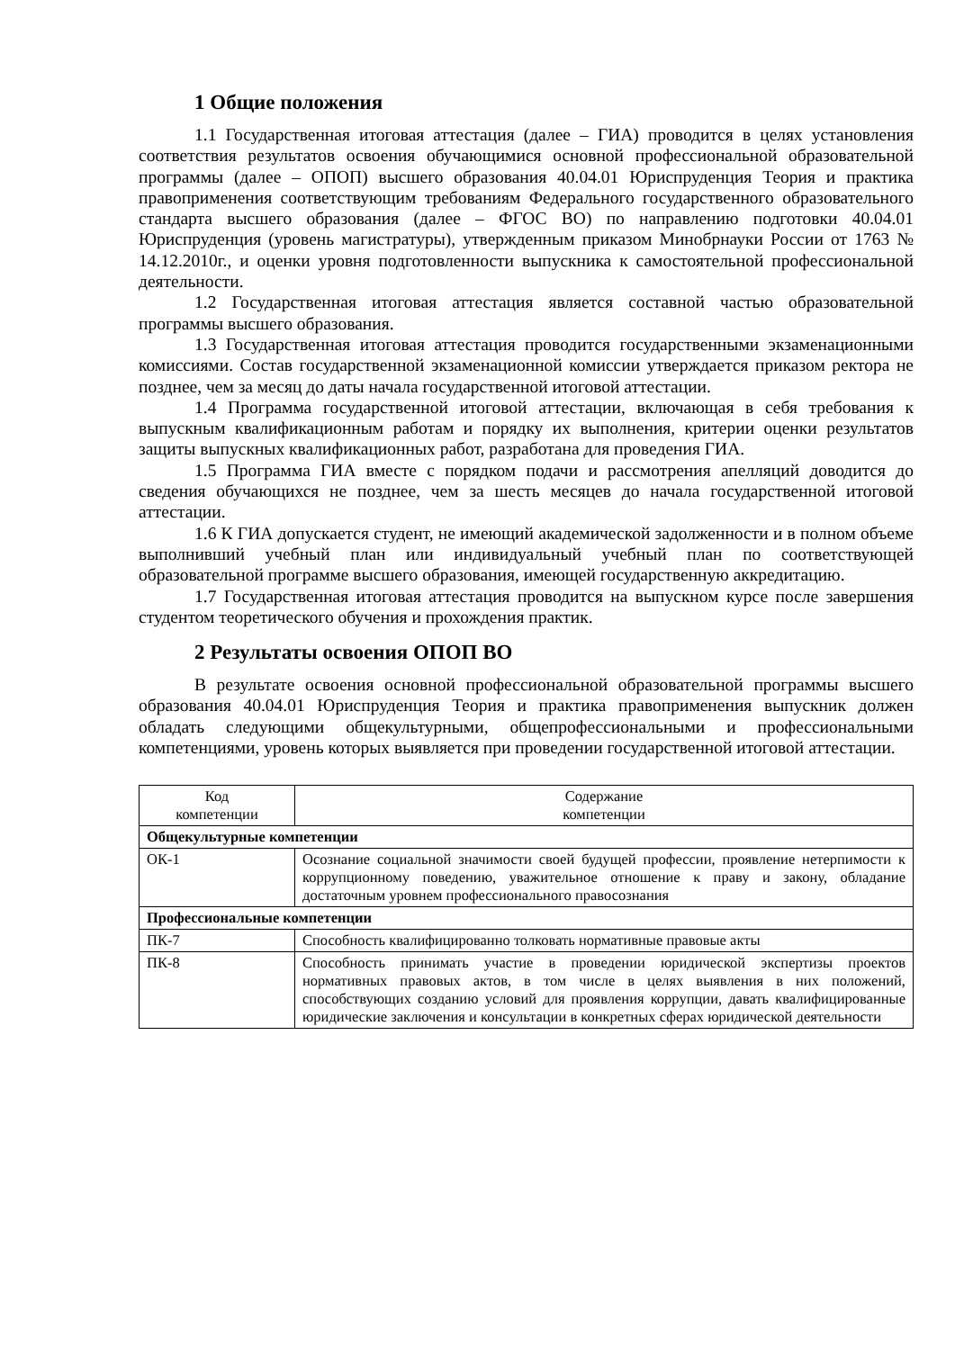1 Общие положения
1.1 Государственная итоговая аттестация (далее – ГИА) проводится в целях установления соответствия результатов освоения обучающимися основной профессиональной образовательной программы (далее – ОПОП) высшего образования 40.04.01 Юриспруденция Теория и практика правоприменения соответствующим требованиям Федерального государственного образовательного стандарта высшего образования (далее – ФГОС ВО) по направлению подготовки 40.04.01 Юриспруденция (уровень магистратуры), утвержденным приказом Минобрнауки России от 1763 № 14.12.2010г., и оценки уровня подготовленности выпускника к самостоятельной профессиональной деятельности.
1.2 Государственная итоговая аттестация является составной частью образовательной программы высшего образования.
1.3 Государственная итоговая аттестация проводится государственными экзаменационными комиссиями. Состав государственной экзаменационной комиссии утверждается приказом ректора не позднее, чем за месяц до даты начала государственной итоговой аттестации.
1.4 Программа государственной итоговой аттестации, включающая в себя требования к выпускным квалификационным работам и порядку их выполнения, критерии оценки результатов защиты выпускных квалификационных работ, разработана для проведения ГИА.
1.5 Программа ГИА вместе с порядком подачи и рассмотрения апелляций доводится до сведения обучающихся не позднее, чем за шесть месяцев до начала государственной итоговой аттестации.
1.6 К ГИА допускается студент, не имеющий академической задолженности и в полном объеме выполнивший учебный план или индивидуальный учебный план по соответствующей образовательной программе высшего образования, имеющей государственную аккредитацию.
1.7 Государственная итоговая аттестация проводится на выпускном курсе после завершения студентом теоретического обучения и прохождения практик.
2 Результаты освоения ОПОП ВО
В результате освоения основной профессиональной образовательной программы высшего образования 40.04.01 Юриспруденция Теория и практика правоприменения выпускник должен обладать следующими общекультурными, общепрофессиональными и профессиональными компетенциями, уровень которых выявляется при проведении государственной итоговой аттестации.
| Код компетенции | Содержание компетенции |
| --- | --- |
| Общекультурные компетенции | |
| ОК-1 | Осознание социальной значимости своей будущей профессии, проявление нетерпимости к коррупционному поведению, уважительное отношение к праву и закону, обладание достаточным уровнем профессионального правосознания |
| Профессиональные компетенции | |
| ПК-7 | Способность квалифицированно толковать нормативные правовые акты |
| ПК-8 | Способность принимать участие в проведении юридической экспертизы проектов нормативных правовых актов, в том числе в целях выявления в них положений, способствующих созданию условий для проявления коррупции, давать квалифицированные юридические заключения и консультации в конкретных сферах юридической деятельности |